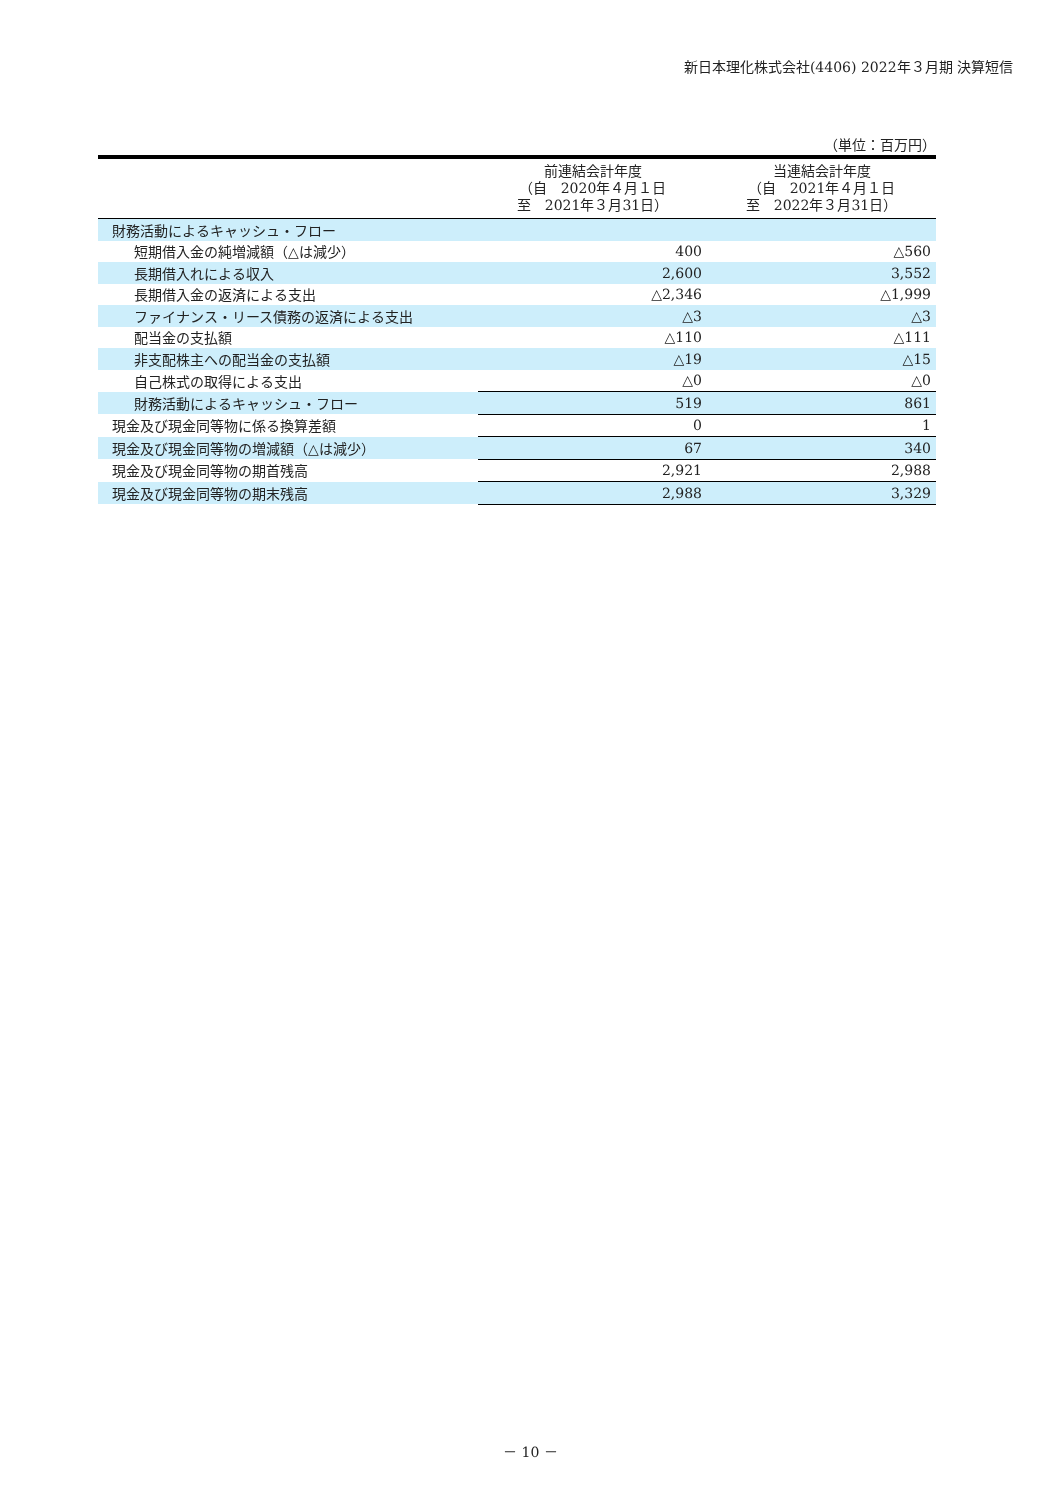新日本理化株式会社(4406) 2022年３月期 決算短信
（単位：百万円）
| | 前連結会計年度 （自 2020年４月１日 至 2021年３月31日） | 当連結会計年度 （自 2021年４月１日 至 2022年３月31日） |
| --- | --- | --- |
| 財務活動によるキャッシュ・フロー | | |
| 短期借入金の純増減額（△は減少） | 400 | △560 |
| 長期借入れによる収入 | 2,600 | 3,552 |
| 長期借入金の返済による支出 | △2,346 | △1,999 |
| ファイナンス・リース債務の返済による支出 | △3 | △3 |
| 配当金の支払額 | △110 | △111 |
| 非支配株主への配当金の支払額 | △19 | △15 |
| 自己株式の取得による支出 | △0 | △0 |
| 財務活動によるキャッシュ・フロー | 519 | 861 |
| 現金及び現金同等物に係る換算差額 | 0 | 1 |
| 現金及び現金同等物の増減額（△は減少） | 67 | 340 |
| 現金及び現金同等物の期首残高 | 2,921 | 2,988 |
| 現金及び現金同等物の期末残高 | 2,988 | 3,329 |
－ 10 －